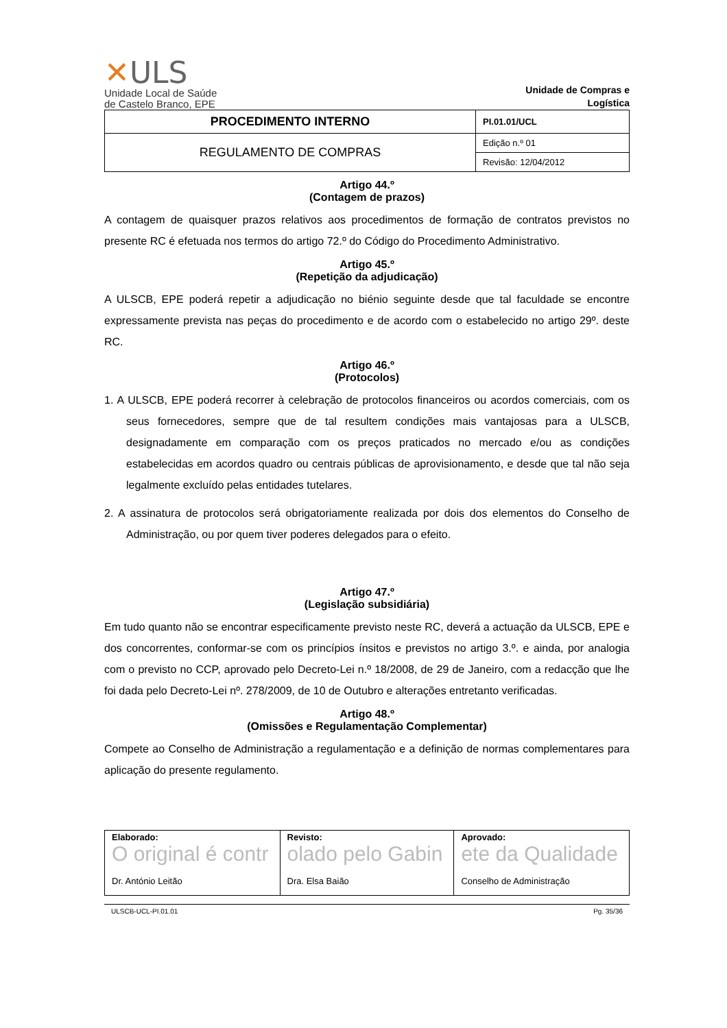✕ULS
Unidade Local de Saúde
de Castelo Branco, EPE
Unidade de Compras e Logística
| PROCEDIMENTO INTERNO | PI.01.01/UCL |
| REGULAMENTO DE COMPRAS | Edição n.º 01 |
| | Revisão: 12/04/2012 |
Artigo 44.º
(Contagem de prazos)
A contagem de quaisquer prazos relativos aos procedimentos de formação de contratos previstos no presente RC é efetuada nos termos do artigo 72.º do Código do Procedimento Administrativo.
Artigo 45.º
(Repetição da adjudicação)
A ULSCB, EPE poderá repetir a adjudicação no biénio seguinte desde que tal faculdade se encontre expressamente prevista nas peças do procedimento e de acordo com o estabelecido no artigo 29º. deste RC.
Artigo 46.º
(Protocolos)
1. A ULSCB, EPE poderá recorrer à celebração de protocolos financeiros ou acordos comerciais, com os seus fornecedores, sempre que de tal resultem condições mais vantajosas para a ULSCB, designadamente em comparação com os preços praticados no mercado e/ou as condições estabelecidas em acordos quadro ou centrais públicas de aprovisionamento, e desde que tal não seja legalmente excluído pelas entidades tutelares.
2. A assinatura de protocolos será obrigatoriamente realizada por dois dos elementos do Conselho de Administração, ou por quem tiver poderes delegados para o efeito.
Artigo 47.º
(Legislação subsidiária)
Em tudo quanto não se encontrar especificamente previsto neste RC, deverá a actuação da ULSCB, EPE e dos concorrentes, conformar-se com os princípios ínsitos e previstos no artigo 3.º. e ainda, por analogia com o previsto no CCP, aprovado pelo Decreto-Lei n.º 18/2008, de 29 de Janeiro, com a redacção que lhe foi dada pelo Decreto-Lei nº. 278/2009, de 10 de Outubro e alterações entretanto verificadas.
Artigo 48.º
(Omissões e Regulamentação Complementar)
Compete ao Conselho de Administração a regulamentação e a definição de normas complementares para aplicação do presente regulamento.
| Elaborado: O original é contr Dr. António Leitão | Revisto: olado pelo Gabin Dra. Elsa Baião | Aprovado: ete da Qualidade Conselho de Administração |
ULSCB-UCL-PI.01.01 Pg. 35/36